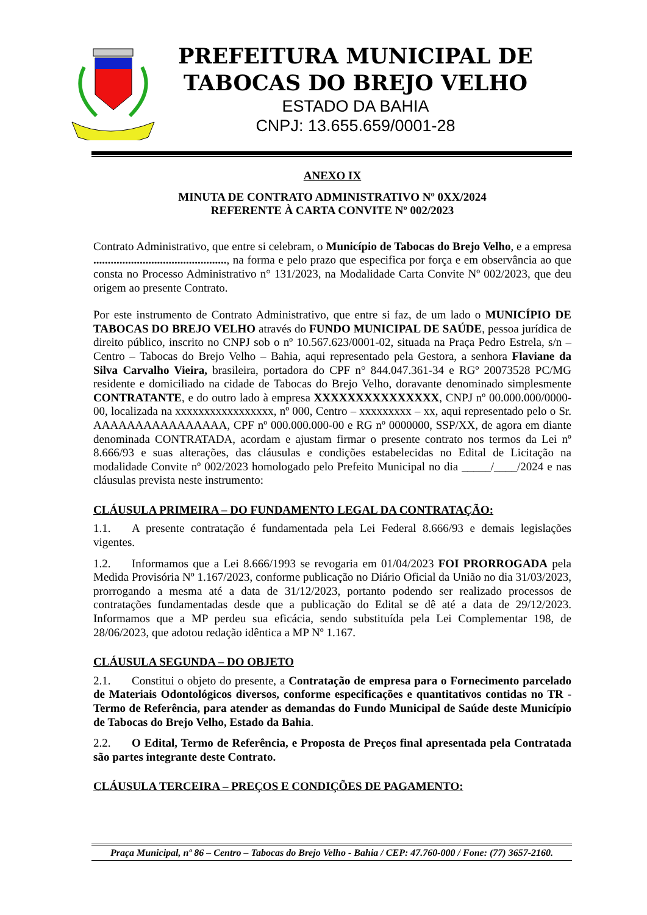PREFEITURA MUNICIPAL DE
TABOCAS DO BREJO VELHO
ESTADO DA BAHIA
CNPJ: 13.655.659/0001-28
ANEXO IX
MINUTA DE CONTRATO ADMINISTRATIVO Nº 0XX/2024
REFERENTE À CARTA CONVITE Nº 002/2023
Contrato Administrativo, que entre si celebram, o Município de Tabocas do Brejo Velho, e a empresa .............................................., na forma e pelo prazo que especifica por força e em observância ao que consta no Processo Administrativo n° 131/2023, na Modalidade Carta Convite Nº 002/2023, que deu origem ao presente Contrato.
Por este instrumento de Contrato Administrativo, que entre si faz, de um lado o MUNICÍPIO DE TABOCAS DO BREJO VELHO através do FUNDO MUNICIPAL DE SAÚDE, pessoa jurídica de direito público, inscrito no CNPJ sob o nº 10.567.623/0001-02, situada na Praça Pedro Estrela, s/n – Centro – Tabocas do Brejo Velho – Bahia, aqui representado pela Gestora, a senhora Flaviane da Silva Carvalho Vieira, brasileira, portadora do CPF n° 844.047.361-34 e RGº 20073528 PC/MG residente e domiciliado na cidade de Tabocas do Brejo Velho, doravante denominado simplesmente CONTRATANTE, e do outro lado à empresa XXXXXXXXXXXXXXX, CNPJ nº 00.000.000/0000-00, localizada na xxxxxxxxxxxxxxxxx, nº 000, Centro – xxxxxxxxx – xx, aqui representado pelo o Sr. AAAAAAAAAAAAAAAA, CPF nº 000.000.000-00 e RG nº 0000000, SSP/XX, de agora em diante denominada CONTRATADA, acordam e ajustam firmar o presente contrato nos termos da Lei nº 8.666/93 e suas alterações, das cláusulas e condições estabelecidas no Edital de Licitação na modalidade Convite nº 002/2023 homologado pelo Prefeito Municipal no dia _____/____/2024 e nas cláusulas prevista neste instrumento:
CLÁUSULA PRIMEIRA – DO FUNDAMENTO LEGAL DA CONTRATAÇÃO:
1.1. A presente contratação é fundamentada pela Lei Federal 8.666/93 e demais legislações vigentes.
1.2. Informamos que a Lei 8.666/1993 se revogaria em 01/04/2023 FOI PRORROGADA pela Medida Provisória Nº 1.167/2023, conforme publicação no Diário Oficial da União no dia 31/03/2023, prorrogando a mesma até a data de 31/12/2023, portanto podendo ser realizado processos de contratações fundamentadas desde que a publicação do Edital se dê até a data de 29/12/2023. Informamos que a MP perdeu sua eficácia, sendo substituída pela Lei Complementar 198, de 28/06/2023, que adotou redação idêntica a MP Nº 1.167.
CLÁUSULA SEGUNDA – DO OBJETO
2.1. Constitui o objeto do presente, a Contratação de empresa para o Fornecimento parcelado de Materiais Odontológicos diversos, conforme especificações e quantitativos contidas no TR - Termo de Referência, para atender as demandas do Fundo Municipal de Saúde deste Município de Tabocas do Brejo Velho, Estado da Bahia.
2.2. O Edital, Termo de Referência, e Proposta de Preços final apresentada pela Contratada são partes integrante deste Contrato.
CLÁUSULA TERCEIRA – PREÇOS E CONDIÇÕES DE PAGAMENTO:
Praça Municipal, nº 86 – Centro – Tabocas do Brejo Velho - Bahia / CEP: 47.760-000 / Fone: (77) 3657-2160.